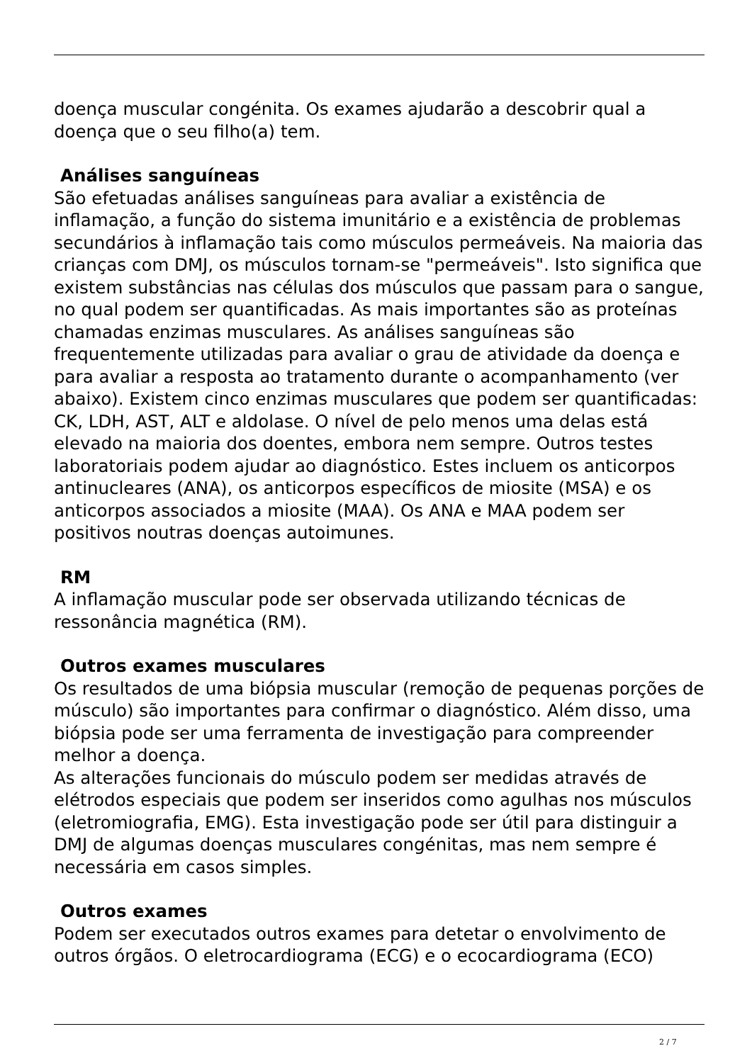doença muscular congénita. Os exames ajudarão a descobrir qual a doença que o seu filho(a) tem.
Análises sanguíneas
São efetuadas análises sanguíneas para avaliar a existência de inflamação, a função do sistema imunitário e a existência de problemas secundários à inflamação tais como músculos permeáveis. Na maioria das crianças com DMJ, os músculos tornam-se "permeáveis". Isto significa que existem substâncias nas células dos músculos que passam para o sangue, no qual podem ser quantificadas. As mais importantes são as proteínas chamadas enzimas musculares. As análises sanguíneas são frequentemente utilizadas para avaliar o grau de atividade da doença e para avaliar a resposta ao tratamento durante o acompanhamento (ver abaixo). Existem cinco enzimas musculares que podem ser quantificadas: CK, LDH, AST, ALT e aldolase. O nível de pelo menos uma delas está elevado na maioria dos doentes, embora nem sempre. Outros testes laboratoriais podem ajudar ao diagnóstico. Estes incluem os anticorpos antinucleares (ANA), os anticorpos específicos de miosite (MSA) e os anticorpos associados a miosite (MAA). Os ANA e MAA podem ser positivos noutras doenças autoimunes.
RM
A inflamação muscular pode ser observada utilizando técnicas de ressonância magnética (RM).
Outros exames musculares
Os resultados de uma biópsia muscular (remoção de pequenas porções de músculo) são importantes para confirmar o diagnóstico. Além disso, uma biópsia pode ser uma ferramenta de investigação para compreender melhor a doença.
As alterações funcionais do músculo podem ser medidas através de elétrodos especiais que podem ser inseridos como agulhas nos músculos (eletromiografia, EMG). Esta investigação pode ser útil para distinguir a DMJ de algumas doenças musculares congénitas, mas nem sempre é necessária em casos simples.
Outros exames
Podem ser executados outros exames para detetar o envolvimento de outros órgãos. O eletrocardiograma (ECG) e o ecocardiograma (ECO)
2 / 7